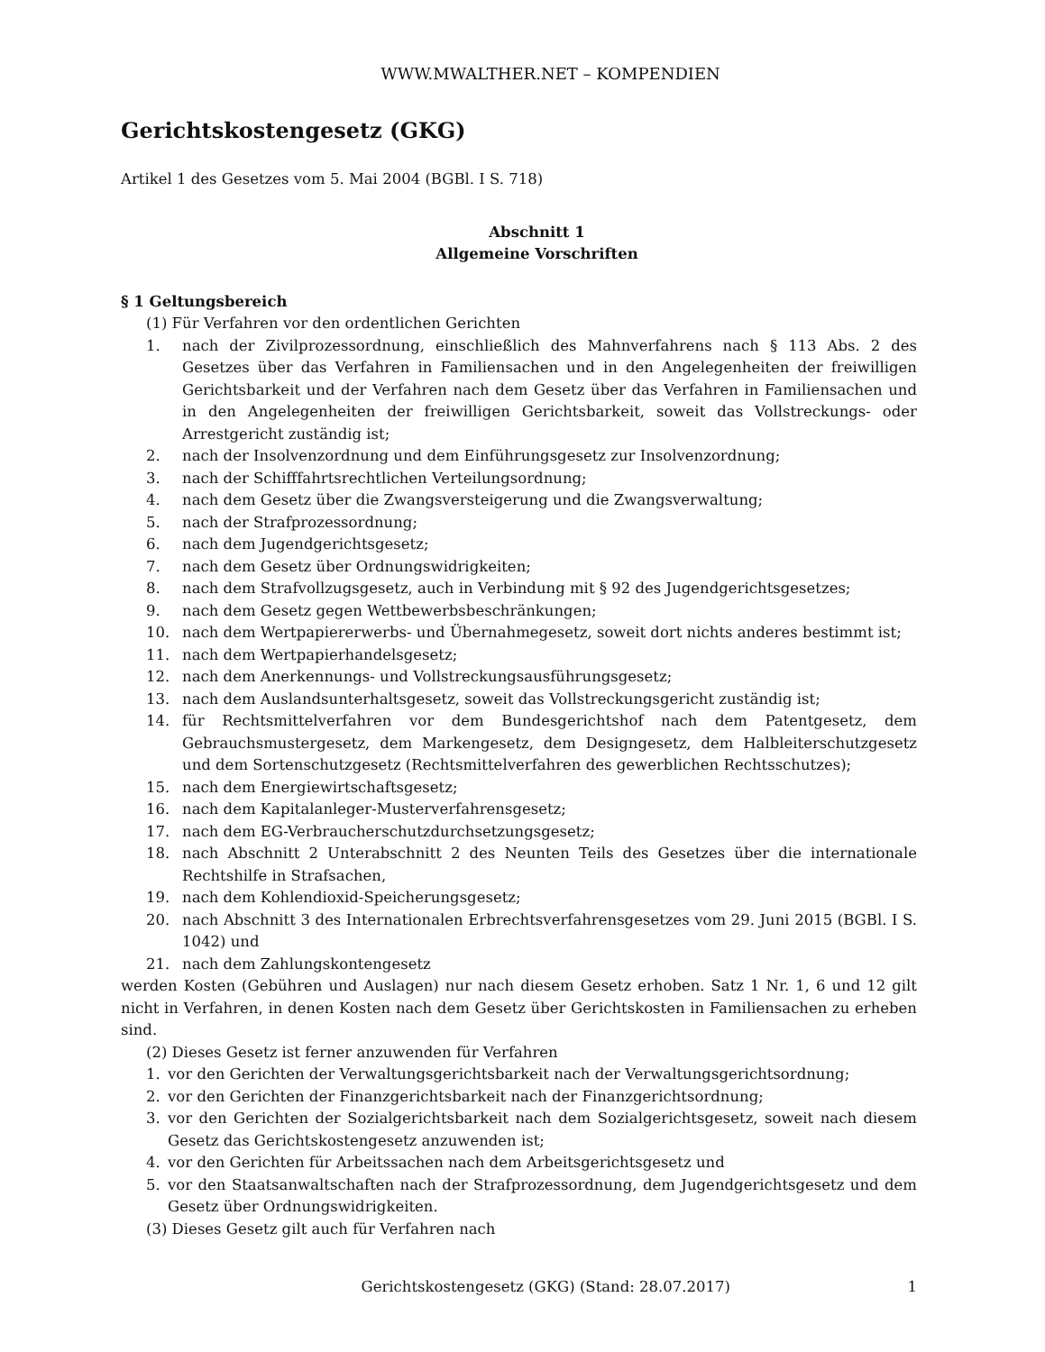WWW.MWALTHER.NET – KOMPENDIEN
Gerichtskostengesetz (GKG)
Artikel 1 des Gesetzes vom 5. Mai 2004 (BGBl. I S. 718)
Abschnitt 1
Allgemeine Vorschriften
§ 1 Geltungsbereich
(1) Für Verfahren vor den ordentlichen Gerichten
1. nach der Zivilprozessordnung, einschließlich des Mahnverfahrens nach § 113 Abs. 2 des Gesetzes über das Verfahren in Familiensachen und in den Angelegenheiten der freiwilligen Gerichtsbarkeit und der Verfahren nach dem Gesetz über das Verfahren in Familiensachen und in den Angelegenheiten der freiwilligen Gerichtsbarkeit, soweit das Vollstreckungs- oder Arrestgericht zuständig ist;
2. nach der Insolvenzordnung und dem Einführungsgesetz zur Insolvenzordnung;
3. nach der Schifffahrtsrechtlichen Verteilungsordnung;
4. nach dem Gesetz über die Zwangsversteigerung und die Zwangsverwaltung;
5. nach der Strafprozessordnung;
6. nach dem Jugendgerichtsgesetz;
7. nach dem Gesetz über Ordnungswidrigkeiten;
8. nach dem Strafvollzugsgesetz, auch in Verbindung mit § 92 des Jugendgerichtsgesetzes;
9. nach dem Gesetz gegen Wettbewerbsbeschränkungen;
10. nach dem Wertpapiererwerbs- und Übernahmegesetz, soweit dort nichts anderes bestimmt ist;
11. nach dem Wertpapierhandelsgesetz;
12. nach dem Anerkennungs- und Vollstreckungsausführungsgesetz;
13. nach dem Auslandsunterhaltsgesetz, soweit das Vollstreckungsgericht zuständig ist;
14. für Rechtsmittelverfahren vor dem Bundesgerichtshof nach dem Patentgesetz, dem Gebrauchsmustergesetz, dem Markengesetz, dem Designgesetz, dem Halbleiterschutzgesetz und dem Sortenschutzgesetz (Rechtsmittelverfahren des gewerblichen Rechtsschutzes);
15. nach dem Energiewirtschaftsgesetz;
16. nach dem Kapitalanleger-Musterverfahrensgesetz;
17. nach dem EG-Verbraucherschutzdurchsetzungsgesetz;
18. nach Abschnitt 2 Unterabschnitt 2 des Neunten Teils des Gesetzes über die internationale Rechtshilfe in Strafsachen,
19. nach dem Kohlendioxid-Speicherungsgesetz;
20. nach Abschnitt 3 des Internationalen Erbrechtsverfahrensgesetzes vom 29. Juni 2015 (BGBl. I S. 1042) und
21. nach dem Zahlungskontengesetz
werden Kosten (Gebühren und Auslagen) nur nach diesem Gesetz erhoben. Satz 1 Nr. 1, 6 und 12 gilt nicht in Verfahren, in denen Kosten nach dem Gesetz über Gerichtskosten in Familiensachen zu erheben sind.
(2) Dieses Gesetz ist ferner anzuwenden für Verfahren
1. vor den Gerichten der Verwaltungsgerichtsbarkeit nach der Verwaltungsgerichtsordnung;
2. vor den Gerichten der Finanzgerichtsbarkeit nach der Finanzgerichtsordnung;
3. vor den Gerichten der Sozialgerichtsbarkeit nach dem Sozialgerichtsgesetz, soweit nach diesem Gesetz das Gerichtskostengesetz anzuwenden ist;
4. vor den Gerichten für Arbeitssachen nach dem Arbeitsgerichtsgesetz und
5. vor den Staatsanwaltschaften nach der Strafprozessordnung, dem Jugendgerichtsgesetz und dem Gesetz über Ordnungswidrigkeiten.
(3) Dieses Gesetz gilt auch für Verfahren nach
Gerichtskostengesetz (GKG) (Stand: 28.07.2017) 1